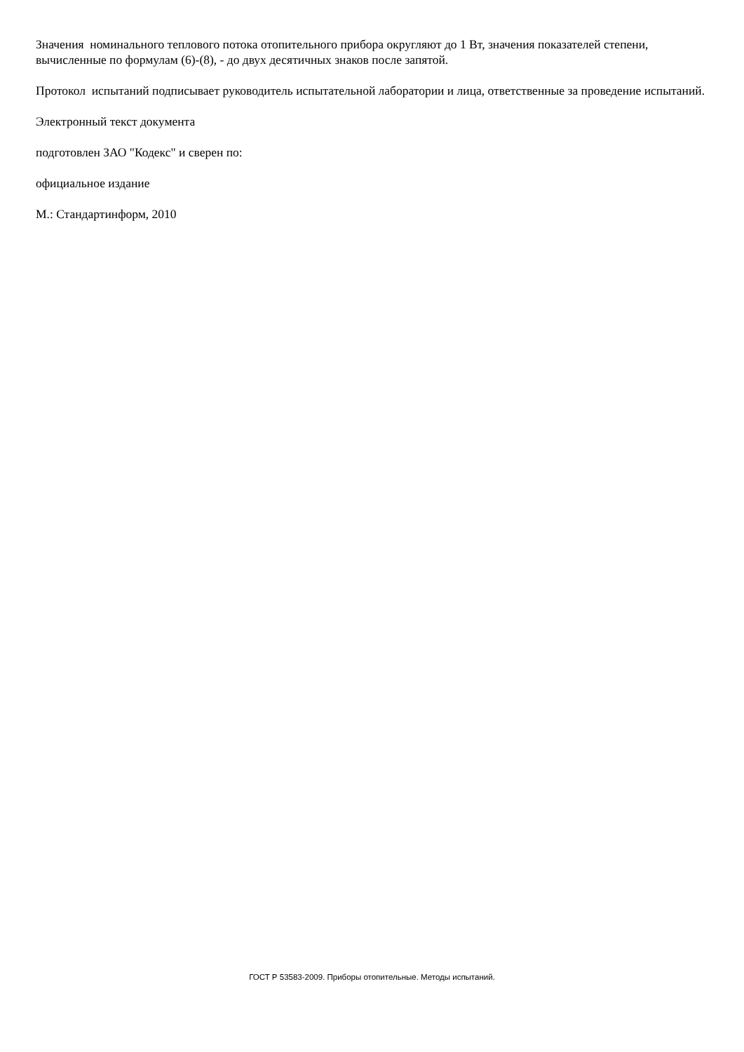Значения номинального теплового потока отопительного прибора округляют до 1 Вт, значения показателей степени, вычисленные по формулам (6)-(8), - до двух десятичных знаков после запятой.
Протокол испытаний подписывает руководитель испытательной лаборатории и лица, ответственные за проведение испытаний.
Электронный текст документа
подготовлен ЗАО "Кодекс" и сверен по:
официальное издание
М.: Стандартинформ, 2010
ГОСТ Р 53583-2009. Приборы отопительные. Методы испытаний.